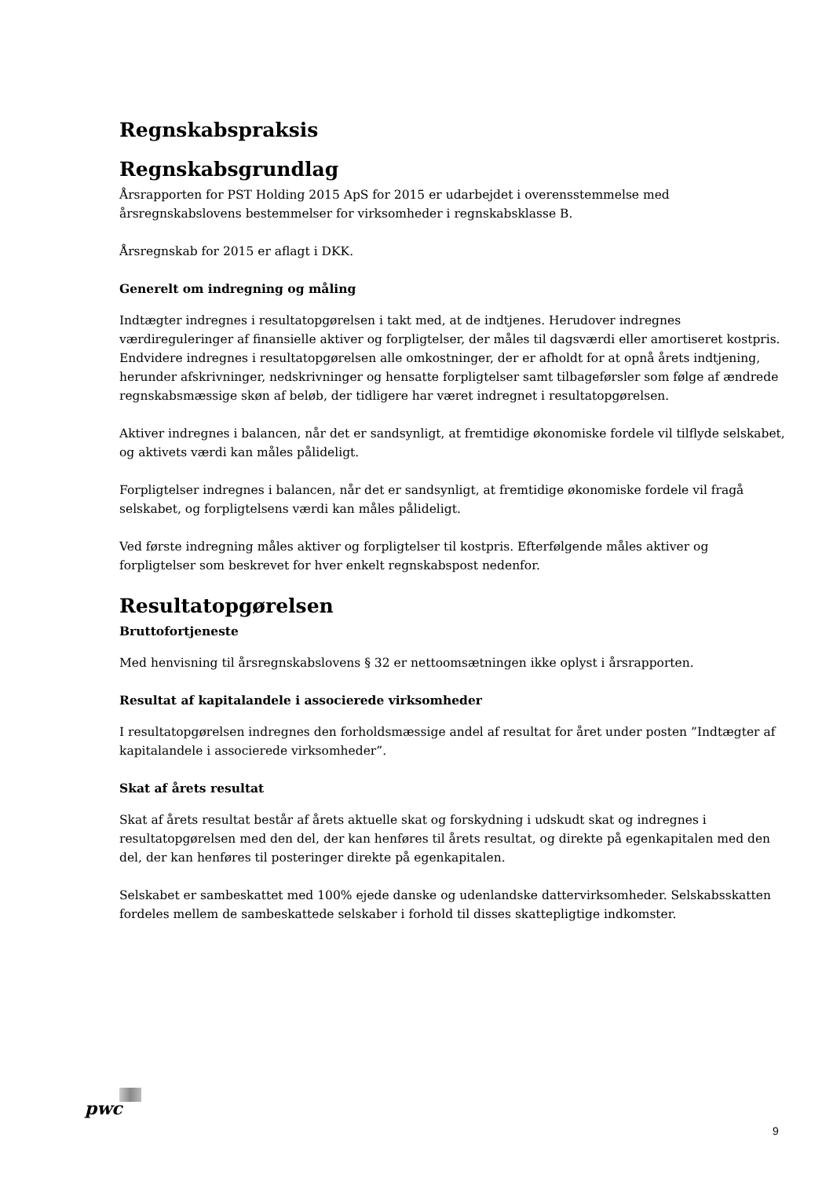Regnskabspraksis
Regnskabsgrundlag
Årsrapporten for PST Holding 2015 ApS for 2015 er udarbejdet i overensstemmelse med årsregnskabslovens bestemmelser for virksomheder i regnskabsklasse B.
Årsregnskab for 2015 er aflagt i DKK.
Generelt om indregning og måling
Indtægter indregnes i resultatopgørelsen i takt med, at de indtjenes. Herudover indregnes værdireguleringer af finansielle aktiver og forpligtelser, der måles til dagsværdi eller amortiseret kostpris. Endvidere indregnes i resultatopgørelsen alle omkostninger, der er afholdt for at opnå årets indtjening, herunder afskrivninger, nedskrivninger og hensatte forpligtelser samt tilbageførsler som følge af ændrede regnskabsmæssige skøn af beløb, der tidligere har været indregnet i resultatopgørelsen.
Aktiver indregnes i balancen, når det er sandsynligt, at fremtidige økonomiske fordele vil tilflyde selskabet, og aktivets værdi kan måles pålideligt.
Forpligtelser indregnes i balancen, når det er sandsynligt, at fremtidige økonomiske fordele vil fragå selskabet, og forpligtelsens værdi kan måles pålideligt.
Ved første indregning måles aktiver og forpligtelser til kostpris. Efterfølgende måles aktiver og forpligtelser som beskrevet for hver enkelt regnskabspost nedenfor.
Resultatopgørelsen
Bruttofortjeneste
Med henvisning til årsregnskabslovens § 32 er nettoomsætningen ikke oplyst i årsrapporten.
Resultat af kapitalandele i associerede virksomheder
I resultatopgørelsen indregnes den forholdsmæssige andel af resultat for året under posten ”Indtægter af kapitalandele i associerede virksomheder”.
Skat af årets resultat
Skat af årets resultat består af årets aktuelle skat og forskydning i udskudt skat og indregnes i resultatopgørelsen med den del, der kan henføres til årets resultat, og direkte på egenkapitalen med den del, der kan henføres til posteringer direkte på egenkapitalen.
Selskabet er sambeskattet med 100% ejede danske og udenlandske dattervirksomheder. Selskabsskatten fordeles mellem de sambeskattede selskaber i forhold til disses skattepligtige indkomster.
pwc
9